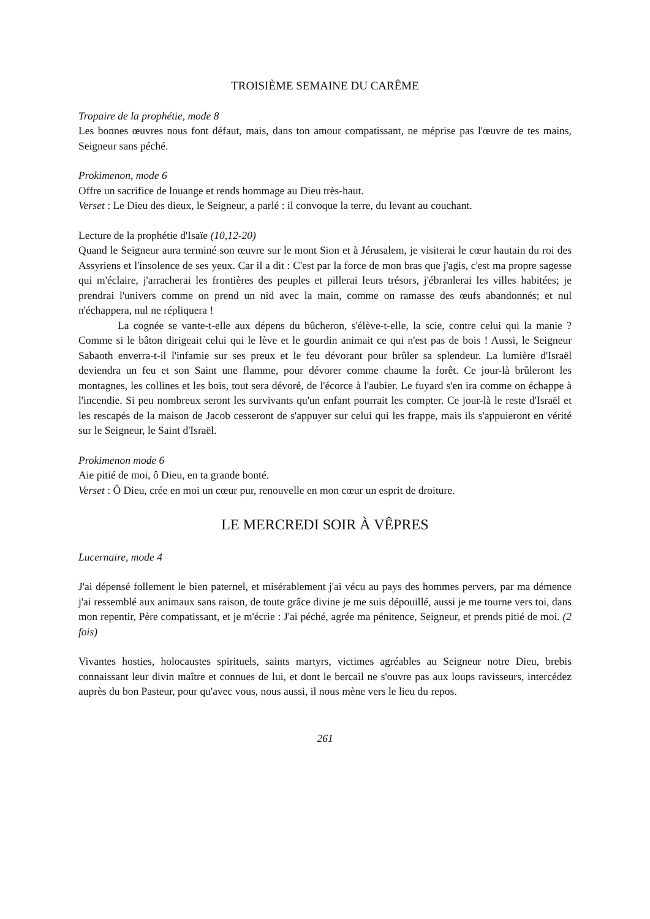TROISIÈME SEMAINE DU CARÊME
Tropaire de la prophétie, mode 8
Les bonnes œuvres nous font défaut, mais, dans ton amour compatissant, ne méprise pas l'œuvre de tes mains, Seigneur sans péché.
Prokimenon, mode 6
Offre un sacrifice de louange et rends hommage au Dieu très-haut.
Verset : Le Dieu des dieux, le Seigneur, a parlé : il convoque la terre, du levant au couchant.
Lecture de la prophétie d'Isaïe (10,12-20)
Quand le Seigneur aura terminé son œuvre sur le mont Sion et à Jérusalem, je visiterai le cœur hautain du roi des Assyriens et l'insolence de ses yeux. Car il a dit : C'est par la force de mon bras que j'agis, c'est ma propre sagesse qui m'éclaire, j'arracherai les frontières des peuples et pillerai leurs trésors, j'ébranlerai les villes habitées; je prendrai l'univers comme on prend un nid avec la main, comme on ramasse des œufs abandonnés; et nul n'échappera, nul ne répliquera !
La cognée se vante-t-elle aux dépens du bûcheron, s'élève-t-elle, la scie, contre celui qui la manie ? Comme si le bâton dirigeait celui qui le lève et le gourdin animait ce qui n'est pas de bois ! Aussi, le Seigneur Sabaoth enverra-t-il l'infamie sur ses preux et le feu dévorant pour brûler sa splendeur. La lumière d'Israël deviendra un feu et son Saint une flamme, pour dévorer comme chaume la forêt. Ce jour-là brûleront les montagnes, les collines et les bois, tout sera dévoré, de l'écorce à l'aubier. Le fuyard s'en ira comme on échappe à l'incendie. Si peu nombreux seront les survivants qu'un enfant pourrait les compter. Ce jour-là le reste d'Israël et les rescapés de la maison de Jacob cesseront de s'appuyer sur celui qui les frappe, mais ils s'appuieront en vérité sur le Seigneur, le Saint d'Israël.
Prokimenon mode 6
Aie pitié de moi, ô Dieu, en ta grande bonté.
Verset : Ô Dieu, crée en moi un cœur pur, renouvelle en mon cœur un esprit de droiture.
LE MERCREDI SOIR À VÊPRES
Lucernaire, mode 4
J'ai dépensé follement le bien paternel, et misérablement j'ai vécu au pays des hommes pervers, par ma démence j'ai ressemblé aux animaux sans raison, de toute grâce divine je me suis dépouillé, aussi je me tourne vers toi, dans mon repentir, Père compatissant, et je m'écrie : J'ai péché, agrée ma pénitence, Seigneur, et prends pitié de moi. (2 fois)
Vivantes hosties, holocaustes spirituels, saints martyrs, victimes agréables au Seigneur notre Dieu, brebis connaissant leur divin maître et connues de lui, et dont le bercail ne s'ouvre pas aux loups ravisseurs, intercédez auprès du bon Pasteur, pour qu'avec vous, nous aussi, il nous mène vers le lieu du repos.
261